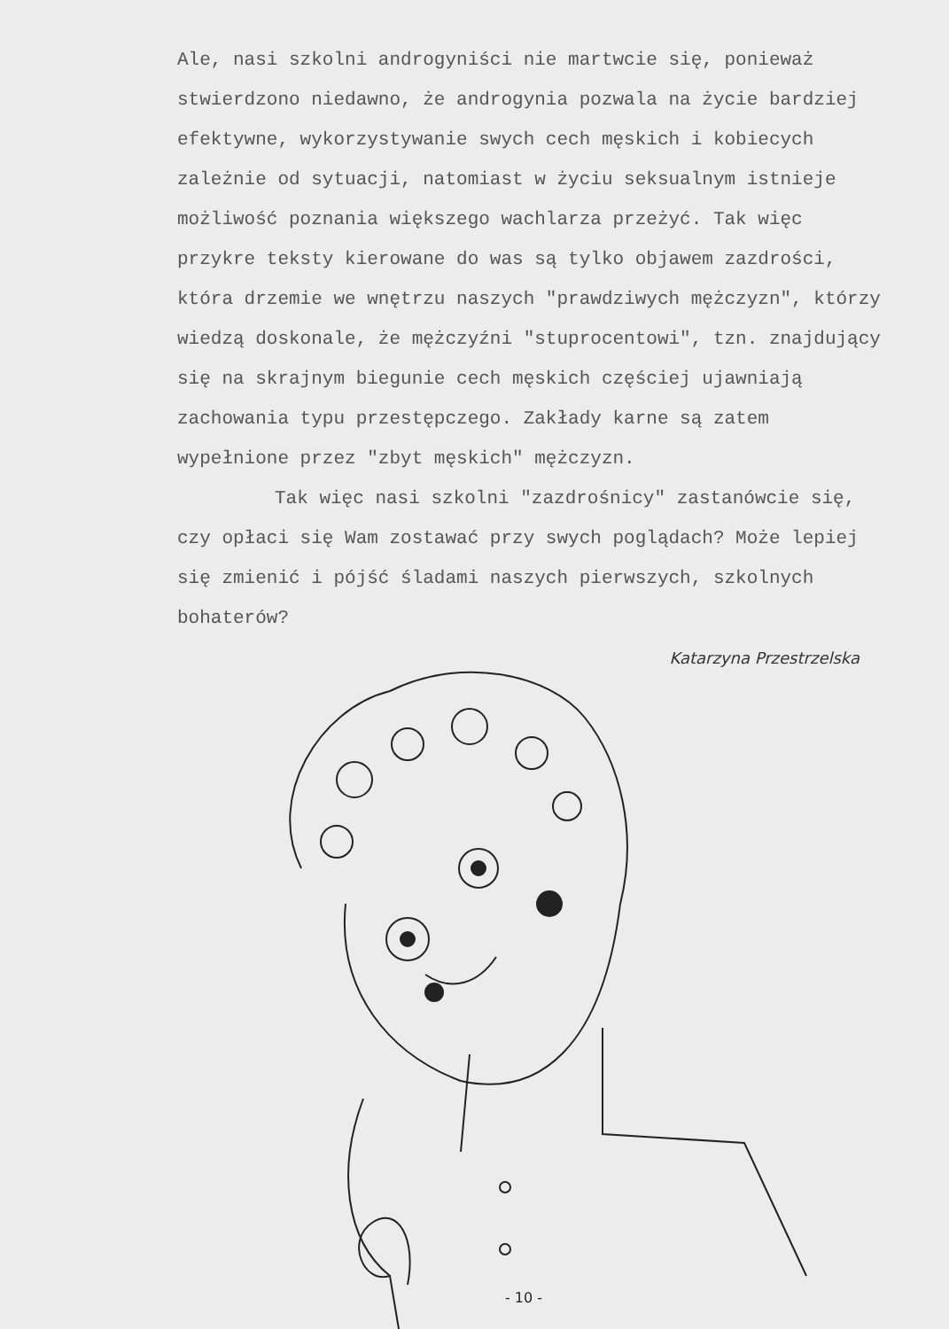Ale, nasi szkolni androgyniści nie martwcie się, ponieważ stwierdzono niedawno, że androgynia pozwala na życie bardziej efektywne, wykorzystywanie swych cech męskich i kobiecych zależnie od sytuacji, natomiast w życiu seksualnym istnieje możliwość poznania większego wachlarza przeżyć. Tak więc przykre teksty kierowane do was są tylko objawem zazdrości, która drzemie we wnętrzu naszych "prawdziwych mężczyzn", którzy wiedzą doskonale, że mężczyźni "stuprocentowi", tzn. znajdujący się na skrajnym biegunie cech męskich częściej ujawniają zachowania typu przestępczego. Zakłady karne są zatem wypełnione przez "zbyt męskich" mężczyzn.
Tak więc nasi szkolni "zazdrośnicy" zastanówcie się, czy opłaci się Wam zostawać przy swych poglądach? Może lepiej się zmienić i pójść śladami naszych pierwszych, szkolnych bohaterów?
Katarzyna Przestrzelska
- 10 -